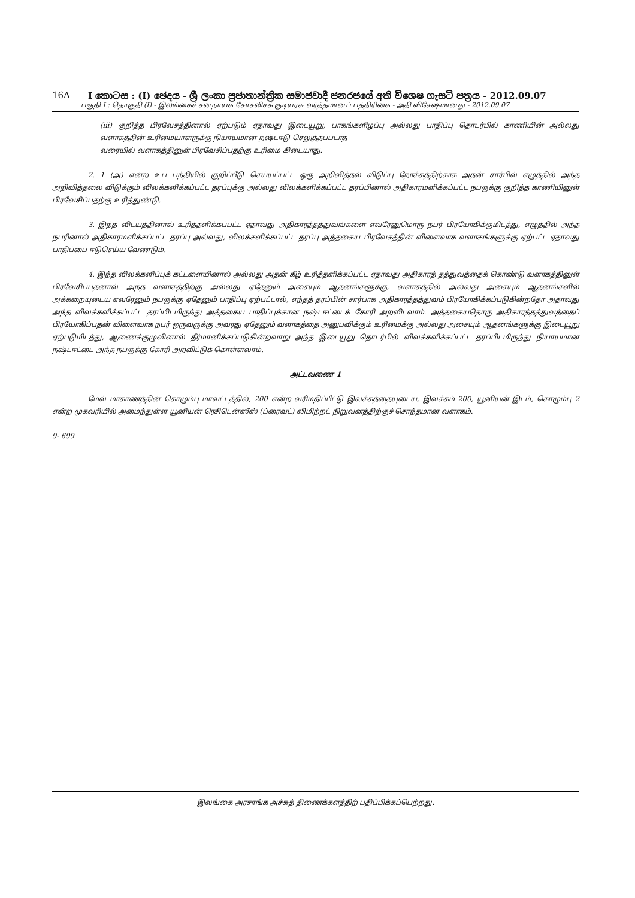16A I කොටස : (I) ඡෙදය - ශ්‍රී ලංකා ප්‍රජාතාන්ත්‍රික සමාජවාදී ජනරජයේ අති විශෙෂ ගැසට් පත්‍රය - 2012.09.07
பகுதி I : தொகுதி (I) - இலங்கைச் சனநாயக சோசலிசக் குடியரசு வர்த்தமானப் பத்திரிகை - அதி விசேஷமானது - 2012.09.07
(iii) குறித்த பிரவேசத்தினால் ஏற்படும் ஏதாவது இடையூறு, பாகங்களிழப்பு அல்லது பாதிப்பு தொடர்பில் காணியின் அல்லது வளாகத்தின் உரிமையாளருக்கு நியாயமான நஷ்டஈடு செலுத்தப்படாத
வரையில் வளாகத்தினுள் பிரவேசிப்பதற்கு உரிமை கிடையாது.
2. 1 (அ) என்ற உப பந்தியில் குறிப்பீடு செய்யப்பட்ட ஒரு அறிவித்தல் விடுப்பு நோக்கத்திற்காக அதன் சார்பில் எழுத்தில் அந்த அறிவித்தலை விடுக்கும் விலக்களிக்கப்பட்ட தரப்புக்கு அல்லது விலக்களிக்கப்பட்ட தரப்பினால் அதிகாரமளிக்கப்பட்ட நபருக்கு குறித்த காணியினுள் பிரவேசிப்பதற்கு உரித்துண்டு.
3. இந்த விடயத்தினால் உரித்தளிக்கப்பட்ட ஏதாவது அதிகாரத்தத்துவங்களை எவரேனுமொரு நபர் பிரயோகிக்குமிடத்து, எழுத்தில் அந்த நபரினால் அதிகாரமளிக்கப்பட்ட தரப்பு அல்லது, விலக்களிக்கப்பட்ட தரப்பு அத்தகைய பிரவேசத்தின் விளைவாக வளாகங்களுக்கு ஏற்பட்ட ஏதாவது பாதிப்பை ஈடுசெய்ய வேண்டும்.
4. இந்த விலக்களிப்புக் கட்டளையினால் அல்லது அதன் கீழ் உரித்தளிக்கப்பட்ட ஏதாவது அதிகாரத் தத்துவத்தைக் கொண்டு வளாகத்தினுள் பிரவேசிப்பதனால் அந்த வளாகத்திற்கு அல்லது ஏதேனும் அசையும் ஆதனங்களுக்கு, வளாகத்தில் அல்லது அசையும் ஆதனங்களில் அக்கறையுடைய எவரேனும் நபருக்கு ஏதேனும் பாதிப்பு ஏற்பட்டால், எந்தத் தரப்பின் சார்பாக அதிகாரத்தத்துவம் பிரயோகிக்கப்படுகின்றதோ அதாவது அந்த விலக்களிக்கப்பட்ட தரப்பிடமிருந்து அத்தகைய பாதிப்புக்கான நஷ்டஈட்டைக் கோரி அறவிடலாம். அத்தகையதொரு அதிகாரத்தத்துவத்தைப் பிரயோகிப்பதன் விளைவாக நபர் ஒருவருக்கு அவரது ஏதேனும் வளாகத்தை அனுபவிக்கும் உரிமைக்கு அல்லது அசையும் ஆதனங்களுக்கு இடையூறு ஏற்படுமிடத்து, ஆணைக்குழுவினால் தீர்மானிக்கப்படுகின்றவாறு அந்த இடையூறு தொடர்பில் விலக்களிக்கப்பட்ட தரப்பிடமிருந்து நியாயமான நஷ்டஈட்டை அந்த நபருக்கு கோரி அறவிட்டுக் கொள்ளலாம்.
அட்டவணை 1
மேல் மாகாணத்தின் கொழும்பு மாவட்டத்தில், 200 என்ற வரிமதிப்பீட்டு இலக்கத்தையுடைய, இலக்கம் 200, யூனியன் இடம், கொழும்பு 2 என்ற முகவரியில் அமைந்துள்ள யூனியன் ரெசிடென்ஸீஸ் (ப்ரைவட்) லிமிற்றட் நிறுவனத்திற்குச் சொந்தமான வளாகம்.
9- 699
இலங்கை அரசாங்க அச்சுத் திணைக்களத்திற் பதிப்பிக்கப்பெற்றது.